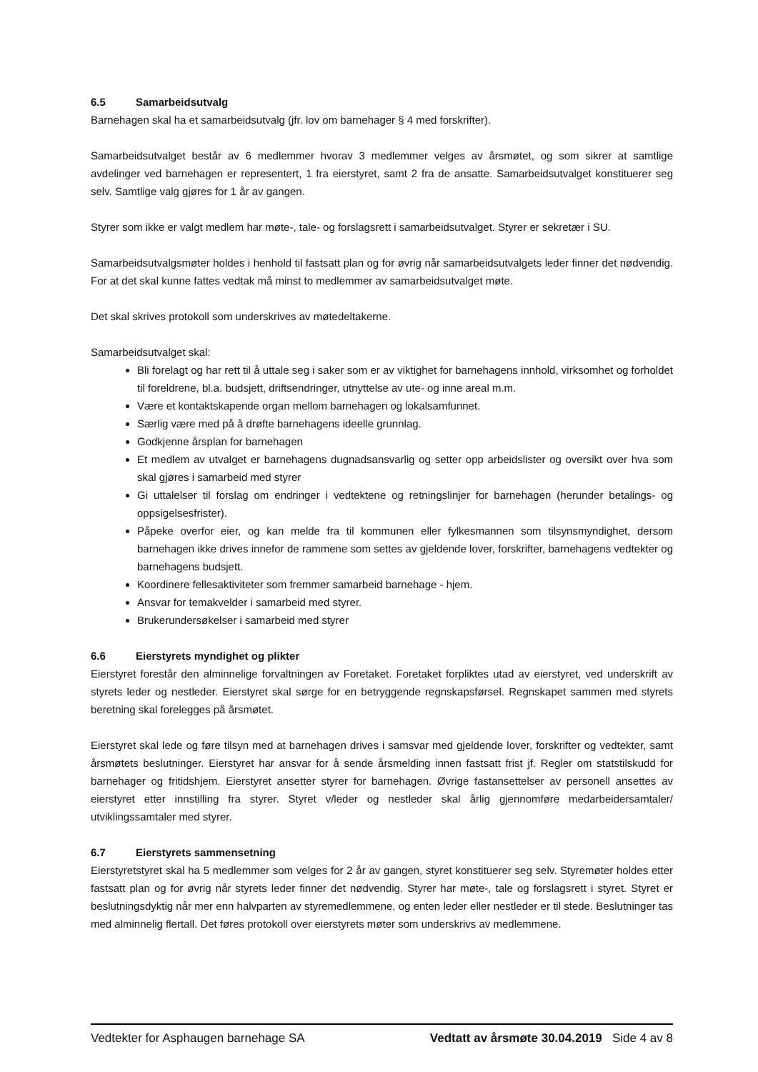6.5 Samarbeidsutvalg
Barnehagen skal ha et samarbeidsutvalg (jfr. lov om barnehager § 4 med forskrifter).
Samarbeidsutvalget består av 6 medlemmer hvorav 3 medlemmer velges av årsmøtet, og som sikrer at samtlige avdelinger ved barnehagen er representert, 1 fra eierstyret, samt 2 fra de ansatte. Samarbeidsutvalget konstituerer seg selv. Samtlige valg gjøres for 1 år av gangen.
Styrer som ikke er valgt medlem har møte-, tale- og forslagsrett i samarbeidsutvalget. Styrer er sekretær i SU.
Samarbeidsutvalgsmøter holdes i henhold til fastsatt plan og for øvrig når samarbeidsutvalgets leder finner det nødvendig. For at det skal kunne fattes vedtak må minst to medlemmer av samarbeidsutvalget møte.
Det skal skrives protokoll som underskrives av møtedeltakerne.
Samarbeidsutvalget skal:
Bli forelagt og har rett til å uttale seg i saker som er av viktighet for barnehagens innhold, virksomhet og forholdet til foreldrene, bl.a. budsjett, driftsendringer, utnyttelse av ute- og inne areal m.m.
Være et kontaktskapende organ mellom barnehagen og lokalsamfunnet.
Særlig være med på å drøfte barnehagens ideelle grunnlag.
Godkjenne årsplan for barnehagen
Et medlem av utvalget er barnehagens dugnadsansvarlig og setter opp arbeidslister og oversikt over hva som skal gjøres i samarbeid med styrer
Gi uttalelser til forslag om endringer i vedtektene og retningslinjer for barnehagen (herunder betalings- og oppsigelsesfrister).
Påpeke overfor eier, og kan melde fra til kommunen eller fylkesmannen som tilsynsmyndighet, dersom barnehagen ikke drives innefor de rammene som settes av gjeldende lover, forskrifter, barnehagens vedtekter og barnehagens budsjett.
Koordinere fellesaktiviteter som fremmer samarbeid barnehage - hjem.
Ansvar for temakvelder i samarbeid med styrer.
Brukerundersøkelser i samarbeid med styrer
6.6 Eierstyrets myndighet og plikter
Eierstyret forestår den alminnelige forvaltningen av Foretaket. Foretaket forpliktes utad av eierstyret, ved underskrift av styrets leder og nestleder. Eierstyret skal sørge for en betryggende regnskapsførsel. Regnskapet sammen med styrets beretning skal forelegges på årsmøtet.
Eierstyret skal lede og føre tilsyn med at barnehagen drives i samsvar med gjeldende lover, forskrifter og vedtekter, samt årsmøtets beslutninger. Eierstyret har ansvar for å sende årsmelding innen fastsatt frist jf. Regler om statstilskudd for barnehager og fritidshjem. Eierstyret ansetter styrer for barnehagen. Øvrige fastansettelser av personell ansettes av eierstyret etter innstilling fra styrer. Styret v/leder og nestleder skal årlig gjennomføre medarbeidersamtaler/ utviklingssamtaler med styrer.
6.7 Eierstyrets sammensetning
Eierstyretstyret skal ha 5 medlemmer som velges for 2 år av gangen, styret konstituerer seg selv. Styremøter holdes etter fastsatt plan og for øvrig når styrets leder finner det nødvendig. Styrer har møte-, tale og forslagsrett i styret. Styret er beslutningsdyktig når mer enn halvparten av styremedlemmene, og enten leder eller nestleder er til stede. Beslutninger tas med alminnelig flertall. Det føres protokoll over eierstyrets møter som underskrivs av medlemmene.
Vedtekter for Asphaugen barnehage SA Vedtatt av årsmøte 30.04.2019 Side 4 av 8